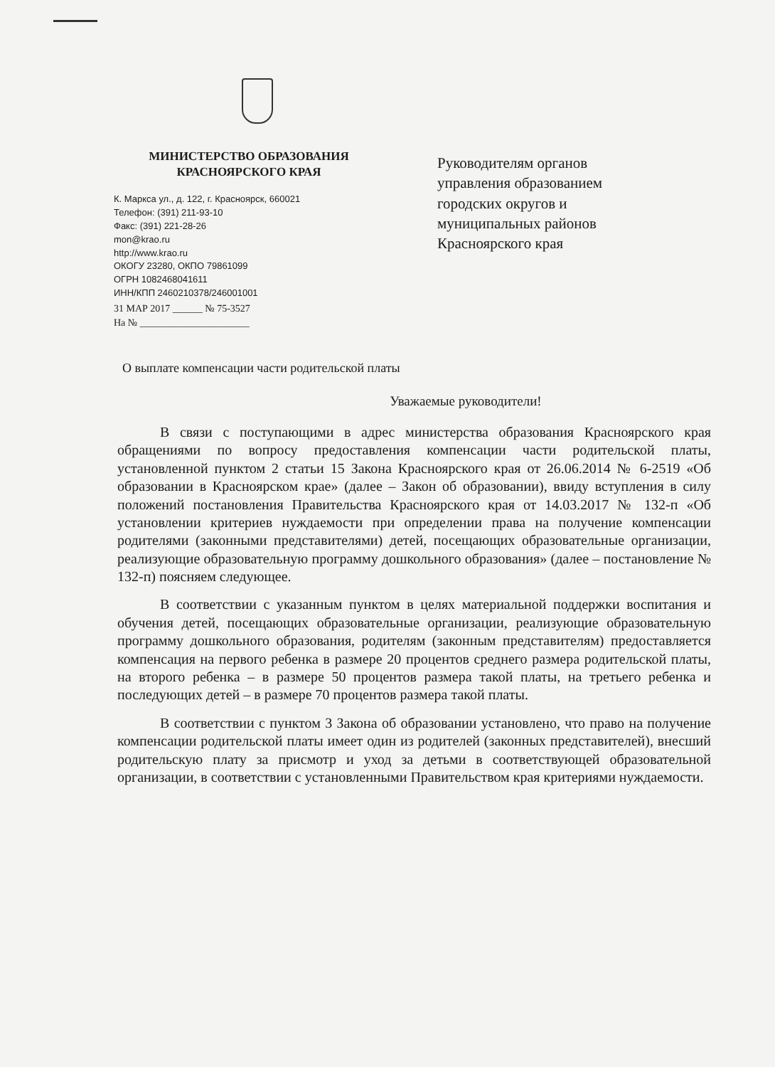МИНИСТЕРСТВО ОБРАЗОВАНИЯ
КРАСНОЯРСКОГО КРАЯ
К. Маркса ул., д. 122, г. Красноярск, 660021
Телефон: (391) 211-93-10
Факс: (391) 221-28-26
mon@krao.ru
http://www.krao.ru
ОКОГУ 23280, ОКПО 79861099
ОГРН 1082468041611
ИНН/КПП 2460210378/246001001
31 МАР 2017 ______ № 75-3527
На № ______________________
Руководителям органов
управления образованием
городских округов и
муниципальных районов
Красноярского края
О выплате компенсации части родительской платы
Уважаемые руководители!
В связи с поступающими в адрес министерства образования Красноярского края обращениями по вопросу предоставления компенсации части родительской платы, установленной пунктом 2 статьи 15 Закона Красноярского края от 26.06.2014 № 6-2519 «Об образовании в Красноярском крае» (далее – Закон об образовании), ввиду вступления в силу положений постановления Правительства Красноярского края от 14.03.2017 № 132-п «Об установлении критериев нуждаемости при определении права на получение компенсации родителями (законными представителями) детей, посещающих образовательные организации, реализующие образовательную программу дошкольного образования» (далее – постановление № 132-п) поясняем следующее.
В соответствии с указанным пунктом в целях материальной поддержки воспитания и обучения детей, посещающих образовательные организации, реализующие образовательную программу дошкольного образования, родителям (законным представителям) предоставляется компенсация на первого ребенка в размере 20 процентов среднего размера родительской платы, на второго ребенка – в размере 50 процентов размера такой платы, на третьего ребенка и последующих детей – в размере 70 процентов размера такой платы.
В соответствии с пунктом 3 Закона об образовании установлено, что право на получение компенсации родительской платы имеет один из родителей (законных представителей), внесший родительскую плату за присмотр и уход за детьми в соответствующей образовательной организации, в соответствии с установленными Правительством края критериями нуждаемости.